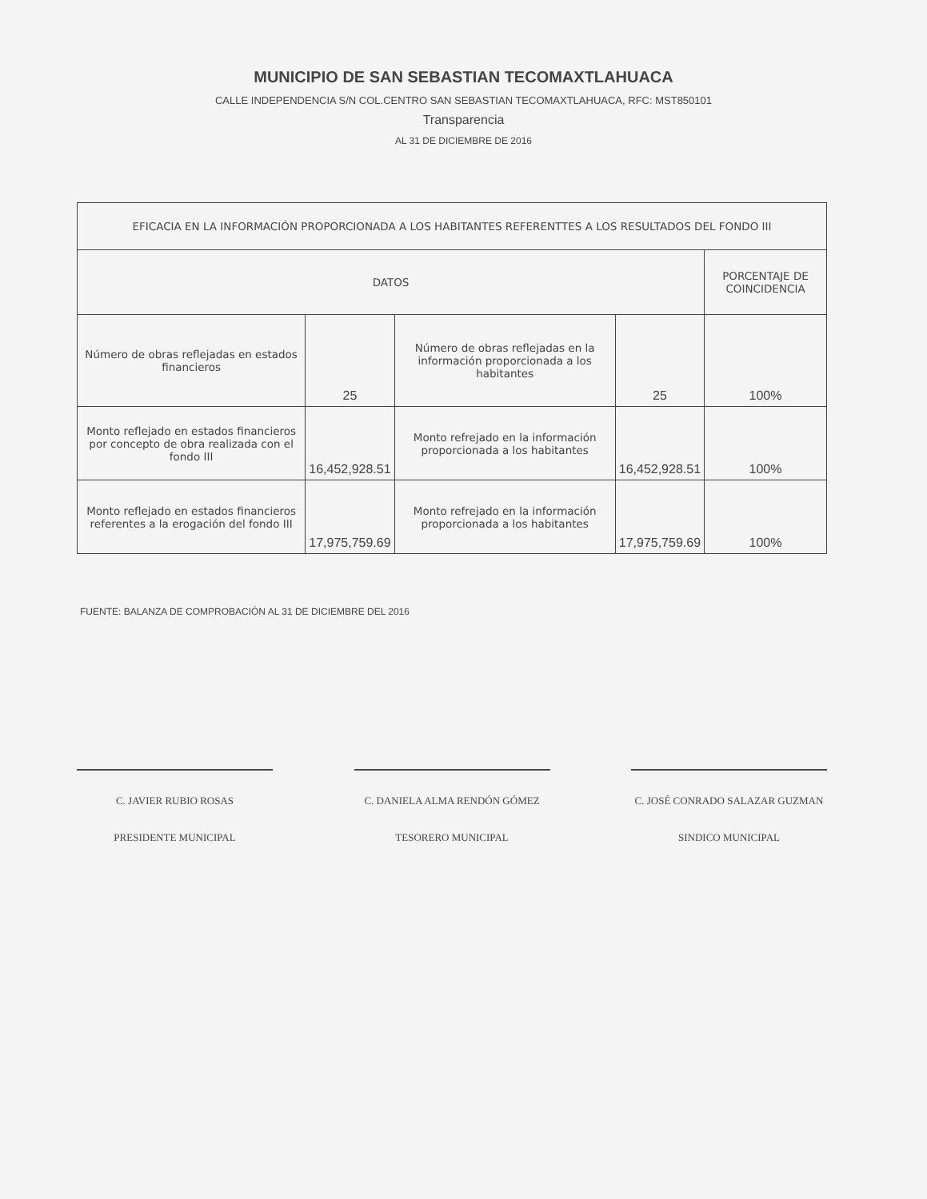MUNICIPIO DE SAN SEBASTIAN TECOMAXTLAHUACA
CALLE INDEPENDENCIA S/N COL.CENTRO SAN SEBASTIAN TECOMAXTLAHUACA, RFC: MST850101
Transparencia
AL 31 DE DICIEMBRE DE 2016
| EFICACIA EN LA INFORMACIÓN PROPORCIONADA A LOS HABITANTES REFERENTTES A LOS RESULTADOS DEL FONDO III | | | | |
| --- | --- | --- | --- | --- |
| DATOS | | | | PORCENTAJE DE COINCIDENCIA |
| Número de obras reflejadas en estados financieros | 25 | Número de obras reflejadas en la información proporcionada a los habitantes | 25 | 100% |
| Monto reflejado en estados financieros por concepto de obra realizada con el fondo III | 16,452,928.51 | Monto refrejado en la información proporcionada a los habitantes | 16,452,928.51 | 100% |
| Monto reflejado en estados financieros referentes a la erogación del fondo III | 17,975,759.69 | Monto refrejado en la información proporcionada a los habitantes | 17,975,759.69 | 100% |
FUENTE: BALANZA DE COMPROBACIÓN AL 31 DE DICIEMBRE DEL 2016
C. JAVIER RUBIO ROSAS
PRESIDENTE MUNICIPAL
C. DANIELA ALMA RENDÓN GÓMEZ
TESORERO MUNICIPAL
C. JOSÉ CONRADO SALAZAR GUZMAN
SINDICO MUNICIPAL